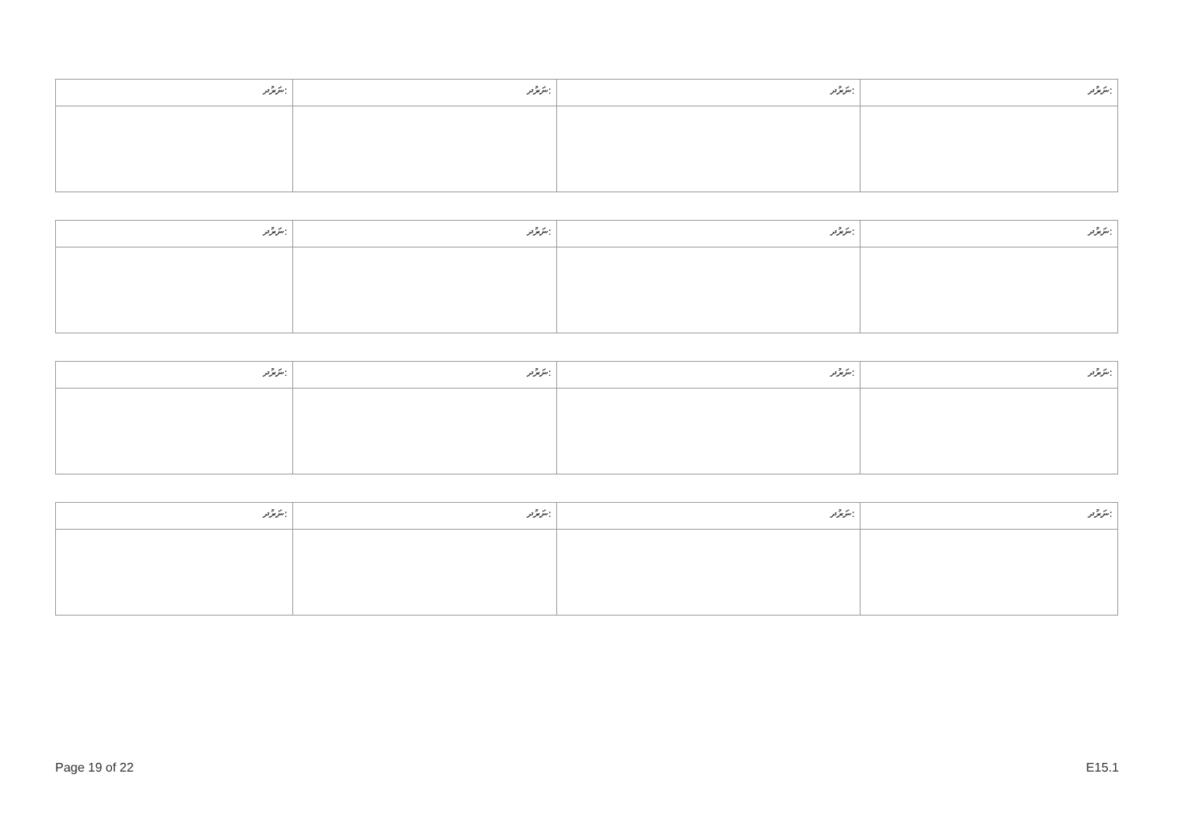| ނަރުދ: | ނަރުދ: | ނަރުދ: | ނަރުދ: |
| ނަރުދ: | ނަރުދ: | ނަރުދ: | ނަރުދ: |
| ނަރުދ: | ނަރުދ: | ނަރުދ: | ނަރުދ: |
| ނަރުދ: | ނަރުދ: | ނަރުދ: | ނަރުދ: |
Page 19 of 22 E15.1